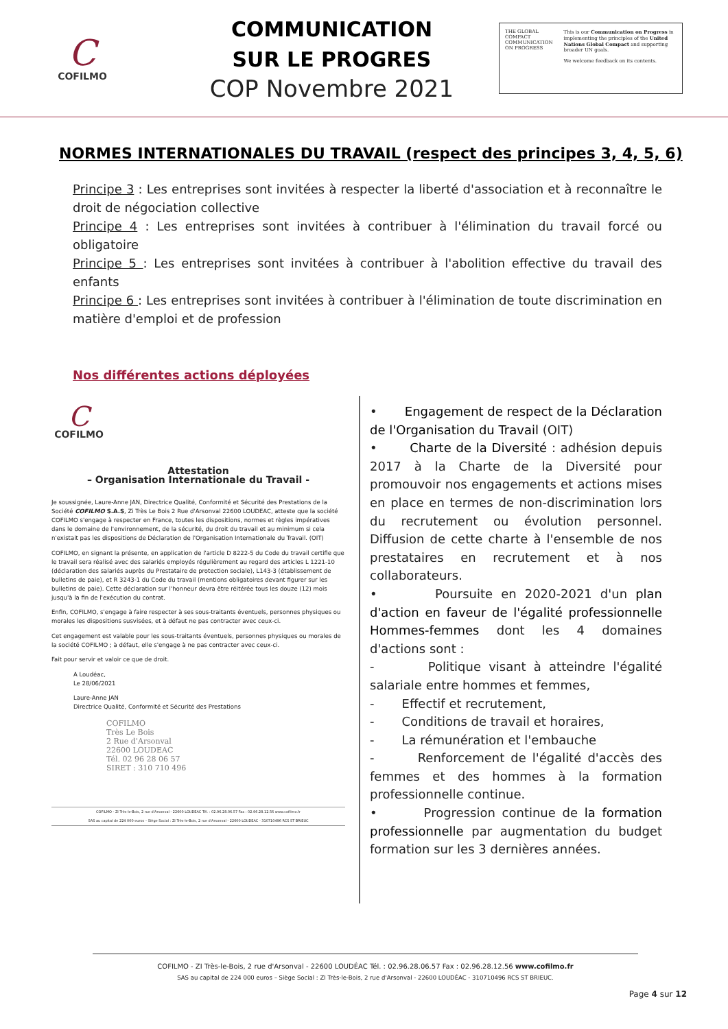C
COFILMO
COMMUNICATION
SUR LE PROGRES
COP Novembre 2021
THE GLOBAL COMPACT
COMMUNICATION ON PROGRESS
This is our Communication on Progress in implementing the principles of the United Nations Global Compact and supporting broader UN goals.
We welcome feedback on its contents.
NORMES INTERNATIONALES DU TRAVAIL (respect des principes 3, 4, 5, 6)
Principe 3 : Les entreprises sont invitées à respecter la liberté d'association et à reconnaître le droit de négociation collective
Principe 4 : Les entreprises sont invitées à contribuer à l'élimination du travail forcé ou obligatoire
Principe 5 : Les entreprises sont invitées à contribuer à l'abolition effective du travail des enfants
Principe 6 : Les entreprises sont invitées à contribuer à l'élimination de toute discrimination en matière d'emploi et de profession
Nos différentes actions déployées
C
COFILMO
Attestation
– Organisation Internationale du Travail -
Je soussignée, Laure-Anne JAN, Directrice Qualité, Conformité et Sécurité des Prestations de la Société COFILMO S.A.S, Zi Très Le Bois 2 Rue d'Arsonval 22600 LOUDEAC, atteste que la société COFILMO s'engage à respecter en France, toutes les dispositions, normes et règles impératives dans le domaine de l'environnement, de la sécurité, du droit du travail et au minimum si cela n'existait pas les dispositions de Déclaration de l'Organisation Internationale du Travail. (OIT)
COFILMO, en signant la présente, en application de l'article D 8222-5 du Code du travail certifie que le travail sera réalisé avec des salariés employés régulièrement au regard des articles L 1221-10 (déclaration des salariés auprès du Prestataire de protection sociale), L143-3 (établissement de bulletins de paie), et R 3243-1 du Code du travail (mentions obligatoires devant figurer sur les bulletins de paie). Cette déclaration sur l'honneur devra être réitérée tous les douze (12) mois jusqu'à la fin de l'exécution du contrat.
Enfin, COFILMO, s'engage à faire respecter à ses sous-traitants éventuels, personnes physiques ou morales les dispositions susvisées, et à défaut ne pas contracter avec ceux-ci.
Cet engagement est valable pour les sous-traitants éventuels, personnes physiques ou morales de la société COFILMO ; à défaut, elle s'engage à ne pas contracter avec ceux-ci.
Fait pour servir et valoir ce que de droit.
A Loudéac,
Le 28/06/2021
Laure-Anne JAN
Directrice Qualité, Conformité et Sécurité des Prestations
COFILMO
Très Le Bois
2 Rue d'Arsonval
22600 LOUDEAC
Tél. 02 96 28 06 57
SIRET : 310 710 496
COFILMO - ZI Très-le-Bois, 2 rue d'Arsonval - 22600 LOUDEAC Tél. : 02.96.28.06.57 Fax : 02.96.28.12.56 www.cofilmo.fr
SAS au capital de 224 000 euros – Siège Social : ZI Très-le-Bois, 2 rue d'Arsonval - 22600 LOUDEAC - 310710496 RCS ST BRIEUC
• Engagement de respect de la Déclaration de l'Organisation du Travail (OIT)
• Charte de la Diversité : adhésion depuis 2017 à la Charte de la Diversité pour promouvoir nos engagements et actions mises en place en termes de non-discrimination lors du recrutement ou évolution personnel. Diffusion de cette charte à l'ensemble de nos prestataires en recrutement et à nos collaborateurs.
• Poursuite en 2020-2021 d'un plan d'action en faveur de l'égalité professionnelle Hommes-femmes dont les 4 domaines d'actions sont :
- Politique visant à atteindre l'égalité salariale entre hommes et femmes,
- Effectif et recrutement,
- Conditions de travail et horaires,
- La rémunération et l'embauche
- Renforcement de l'égalité d'accès des femmes et des hommes à la formation professionnelle continue.
• Progression continue de la formation professionnelle par augmentation du budget formation sur les 3 dernières années.
COFILMO - ZI Très-le-Bois, 2 rue d'Arsonval - 22600 LOUDÉAC Tél. : 02.96.28.06.57 Fax : 02.96.28.12.56 www.cofilmo.fr
SAS au capital de 224 000 euros – Siège Social : ZI Très-le-Bois, 2 rue d'Arsonval - 22600 LOUDÉAC - 310710496 RCS ST BRIEUC.
Page 4 sur 12